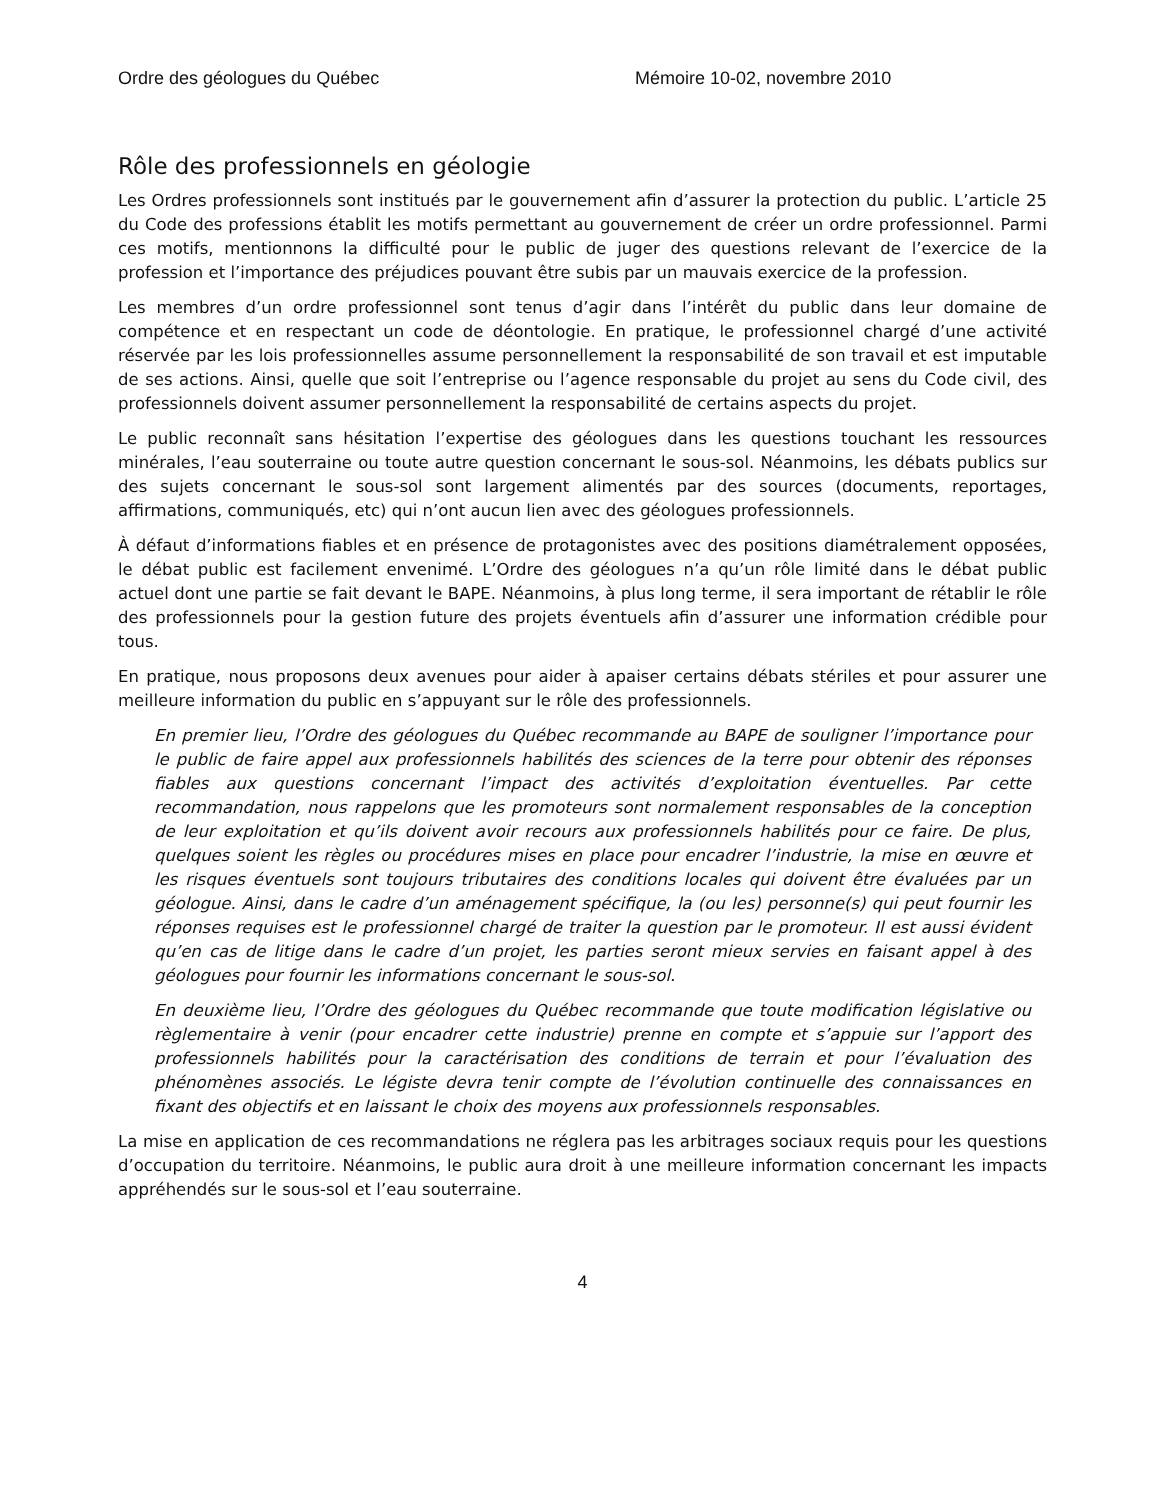Ordre des géologues du Québec Mémoire 10-02, novembre 2010
Rôle des professionnels en géologie
Les Ordres professionnels sont institués par le gouvernement afin d’assurer la protection du public. L’article 25 du Code des professions établit les motifs permettant au gouvernement de créer un ordre professionnel. Parmi ces motifs, mentionnons la difficulté pour le public de juger des questions relevant de l’exercice de la profession et l’importance des préjudices pouvant être subis par un mauvais exercice de la profession.
Les membres d’un ordre professionnel sont tenus d’agir dans l’intérêt du public dans leur domaine de compétence et en respectant un code de déontologie. En pratique, le professionnel chargé d’une activité réservée par les lois professionnelles assume personnellement la responsabilité de son travail et est imputable de ses actions. Ainsi, quelle que soit l’entreprise ou l’agence responsable du projet au sens du Code civil, des professionnels doivent assumer personnellement la responsabilité de certains aspects du projet.
Le public reconnaît sans hésitation l’expertise des géologues dans les questions touchant les ressources minérales, l’eau souterraine ou toute autre question concernant le sous-sol. Néanmoins, les débats publics sur des sujets concernant le sous-sol sont largement alimentés par des sources (documents, reportages, affirmations, communiqués, etc) qui n’ont aucun lien avec des géologues professionnels.
À défaut d’informations fiables et en présence de protagonistes avec des positions diamétralement opposées, le débat public est facilement envenimé. L’Ordre des géologues n’a qu’un rôle limité dans le débat public actuel dont une partie se fait devant le BAPE. Néanmoins, à plus long terme, il sera important de rétablir le rôle des professionnels pour la gestion future des projets éventuels afin d’assurer une information crédible pour tous.
En pratique, nous proposons deux avenues pour aider à apaiser certains débats stériles et pour assurer une meilleure information du public en s’appuyant sur le rôle des professionnels.
En premier lieu, l’Ordre des géologues du Québec recommande au BAPE de souligner l’importance pour le public de faire appel aux professionnels habilités des sciences de la terre pour obtenir des réponses fiables aux questions concernant l’impact des activités d’exploitation éventuelles. Par cette recommandation, nous rappelons que les promoteurs sont normalement responsables de la conception de leur exploitation et qu’ils doivent avoir recours aux professionnels habilités pour ce faire. De plus, quelques soient les règles ou procédures mises en place pour encadrer l’industrie, la mise en œuvre et les risques éventuels sont toujours tributaires des conditions locales qui doivent être évaluées par un géologue. Ainsi, dans le cadre d’un aménagement spécifique, la (ou les) personne(s) qui peut fournir les réponses requises est le professionnel chargé de traiter la question par le promoteur. Il est aussi évident qu’en cas de litige dans le cadre d’un projet, les parties seront mieux servies en faisant appel à des géologues pour fournir les informations concernant le sous-sol.
En deuxième lieu, l’Ordre des géologues du Québec recommande que toute modification législative ou règlementaire à venir (pour encadrer cette industrie) prenne en compte et s’appuie sur l’apport des professionnels habilités pour la caractérisation des conditions de terrain et pour l’évaluation des phénomènes associés. Le légiste devra tenir compte de l’évolution continuelle des connaissances en fixant des objectifs et en laissant le choix des moyens aux professionnels responsables.
La mise en application de ces recommandations ne réglera pas les arbitrages sociaux requis pour les questions d’occupation du territoire. Néanmoins, le public aura droit à une meilleure information concernant les impacts appréhendés sur le sous-sol et l’eau souterraine.
4